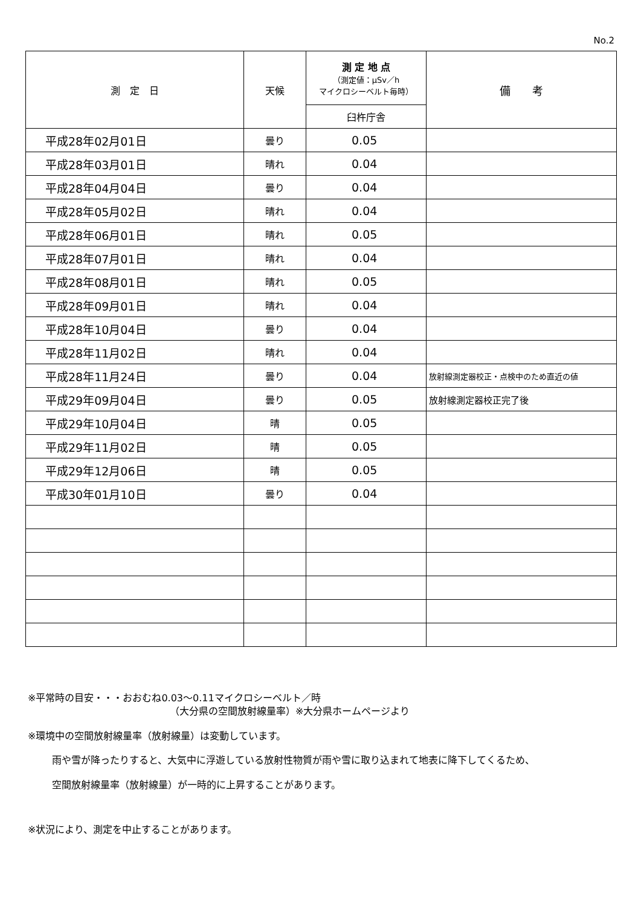No.2
| 測 定 日 | 天候 | 測 定 地 点 （測定値：μSv／h マイクロシーベルト毎時） | 備 考 |
| --- | --- | --- | --- |
| | | 臼杵庁舎 | |
| 平成28年02月01日 | 曇り | 0.05 | |
| 平成28年03月01日 | 晴れ | 0.04 | |
| 平成28年04月04日 | 曇り | 0.04 | |
| 平成28年05月02日 | 晴れ | 0.04 | |
| 平成28年06月01日 | 晴れ | 0.05 | |
| 平成28年07月01日 | 晴れ | 0.04 | |
| 平成28年08月01日 | 晴れ | 0.05 | |
| 平成28年09月01日 | 晴れ | 0.04 | |
| 平成28年10月04日 | 曇り | 0.04 | |
| 平成28年11月02日 | 晴れ | 0.04 | |
| 平成28年11月24日 | 曇り | 0.04 | 放射線測定器校正・点検中のため直近の値 |
| 平成29年09月04日 | 曇り | 0.05 | 放射線測定器校正完了後 |
| 平成29年10月04日 | 晴 | 0.05 | |
| 平成29年11月02日 | 晴 | 0.05 | |
| 平成29年12月06日 | 晴 | 0.05 | |
| 平成30年01月10日 | 曇り | 0.04 | |
※平常時の目安・・・おおむね0.03～0.11マイクロシーベルト／時
（大分県の空間放射線量率）※大分県ホームページより
※環境中の空間放射線量率（放射線量）は変動しています。
雨や雪が降ったりすると、大気中に浮遊している放射性物質が雨や雪に取り込まれて地表に降下してくるため、
空間放射線量率（放射線量）が一時的に上昇することがあります。
※状況により、測定を中止することがあります。